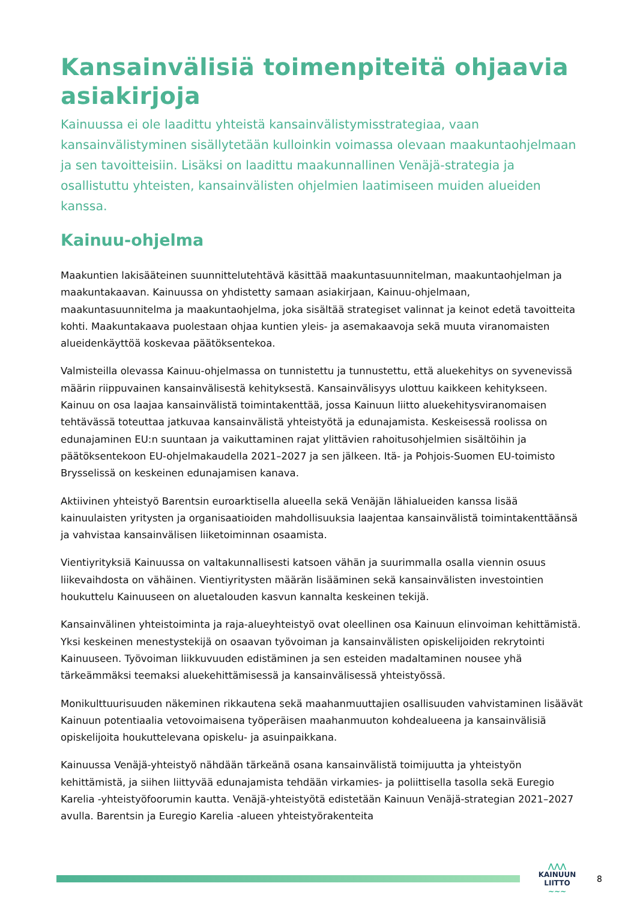Kansainvälisiä toimenpiteitä ohjaavia asiakirjoja
Kainuussa ei ole laadittu yhteistä kansainvälistymisstrategiaa, vaan kansainvälistyminen sisällytetään kulloinkin voimassa olevaan maakuntaohjelmaan ja sen tavoitteisiin. Lisäksi on laadittu maakunnallinen Venäjä-strategia ja osallistuttu yhteisten, kansainvälisten ohjelmien laatimiseen muiden alueiden kanssa.
Kainuu-ohjelma
Maakuntien lakisääteinen suunnittelutehtävä käsittää maakuntasuunnitelman, maakuntaohjelman ja maakuntakaavan. Kainuussa on yhdistetty samaan asiakirjaan, Kainuu-ohjelmaan, maakuntasuunnitelma ja maakuntaohjelma, joka sisältää strategiset valinnat ja keinot edetä tavoitteita kohti. Maakuntakaava puolestaan ohjaa kuntien yleis- ja asemakaavoja sekä muuta viranomaisten alueidenkäyttöä koskevaa päätöksentekoa.
Valmisteilla olevassa Kainuu-ohjelmassa on tunnistettu ja tunnustettu, että aluekehitys on syvenevissä määrin riippuvainen kansainvälisestä kehityksestä. Kansainvälisyys ulottuu kaikkeen kehitykseen. Kainuu on osa laajaa kansainvälistä toimintakenttää, jossa Kainuun liitto aluekehitysviranomaisen tehtävässä toteuttaa jatkuvaa kansainvälistä yhteistyötä ja edunajamista. Keskeisessä roolissa on edunajaminen EU:n suuntaan ja vaikuttaminen rajat ylittävien rahoitusohjelmien sisältöihin ja päätöksentekoon EU-ohjelmakaudella 2021–2027 ja sen jälkeen. Itä- ja Pohjois-Suomen EU-toimisto Brysselissä on keskeinen edunajamisen kanava.
Aktiivinen yhteistyö Barentsin euroarktisella alueella sekä Venäjän lähialueiden kanssa lisää kainuulaisten yritysten ja organisaatioiden mahdollisuuksia laajentaa kansainvälistä toimintakenttäänsä ja vahvistaa kansainvälisen liiketoiminnan osaamista.
Vientiyrityksiä Kainuussa on valtakunnallisesti katsoen vähän ja suurimmalla osalla viennin osuus liikevaihdosta on vähäinen. Vientiyritysten määrän lisääminen sekä kansainvälisten investointien houkuttelu Kainuuseen on aluetalouden kasvun kannalta keskeinen tekijä.
Kansainvälinen yhteistoiminta ja raja-alueyhteistyö ovat oleellinen osa Kainuun elinvoiman kehittämistä. Yksi keskeinen menestystekijä on osaavan työvoiman ja kansainvälisten opiskelijoiden rekrytointi Kainuuseen. Työvoiman liikkuvuuden edistäminen ja sen esteiden madaltaminen nousee yhä tärkeämmäksi teemaksi aluekehittämisessä ja kansainvälisessä yhteistyössä.
Monikulttuurisuuden näkeminen rikkautena sekä maahanmuuttajien osallisuuden vahvistaminen lisäävät Kainuun potentiaalia vetovoimaisena työperäisen maahanmuuton kohdealueena ja kansainvälisiä opiskelijoita houkuttelevana opiskelu- ja asuinpaikkana.
Kainuussa Venäjä-yhteistyö nähdään tärkeänä osana kansainvälistä toimijuutta ja yhteistyön kehittämistä, ja siihen liittyvää edunajamista tehdään virkamies- ja poliittisella tasolla sekä Euregio Karelia -yhteistyöfoorumin kautta. Venäjä-yhteistyötä edistetään Kainuun Venäjä-strategian 2021–2027 avulla. Barentsin ja Euregio Karelia -alueen yhteistyörakenteita
⋀⋀⋀
KAINUUN LIITTO
∼∼∼
8